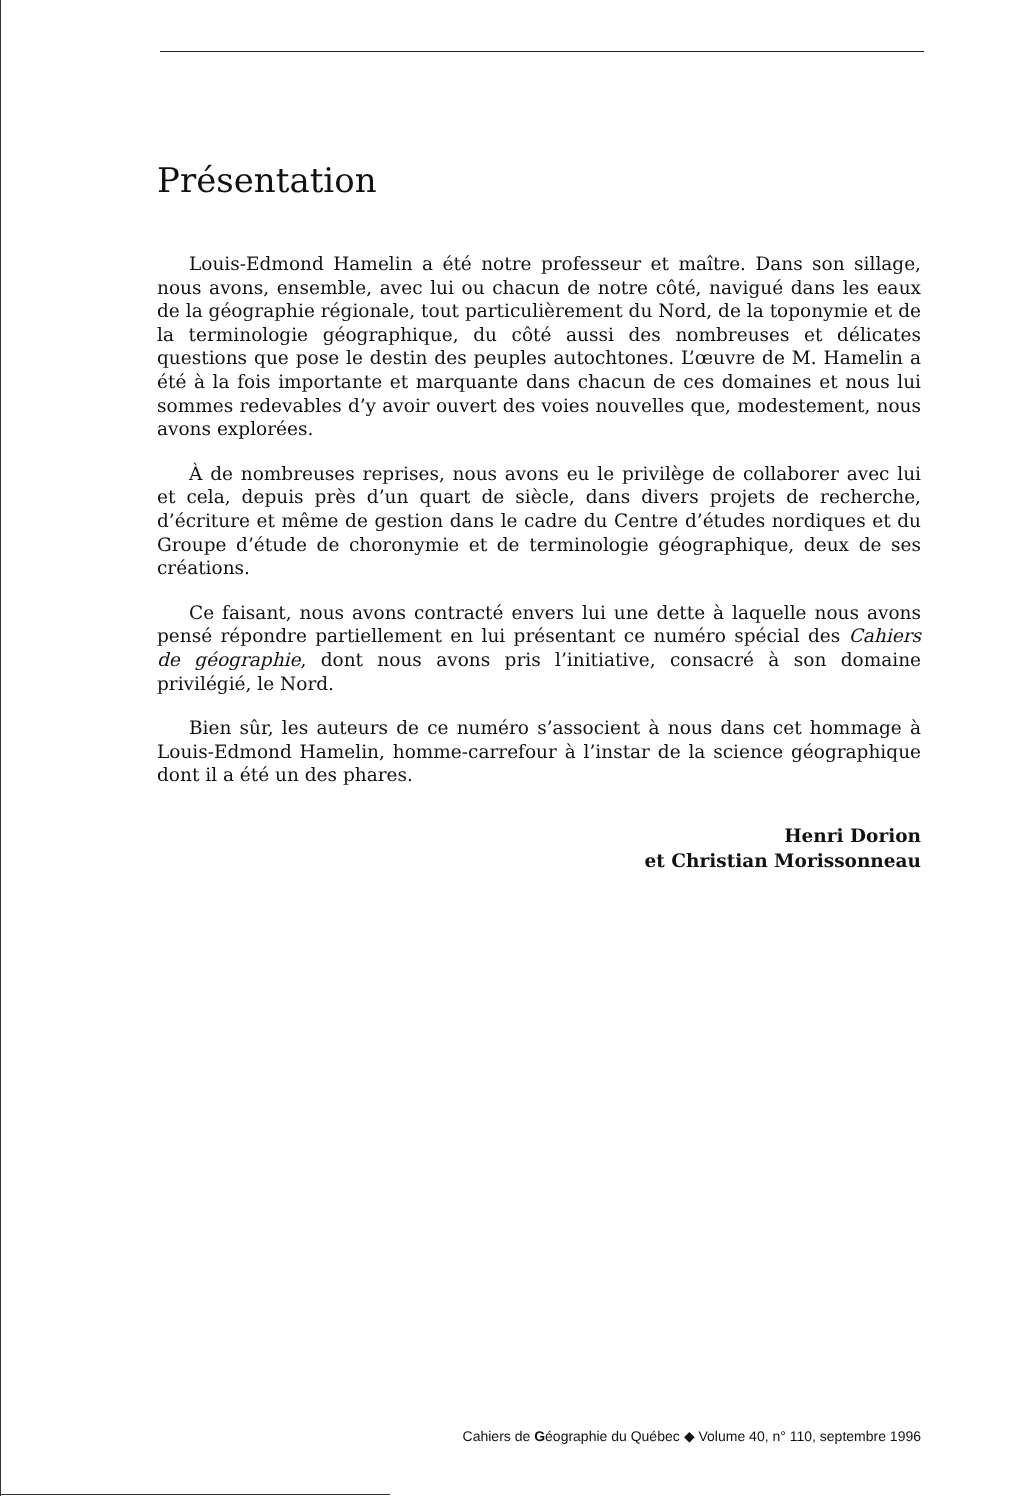Présentation
Louis-Edmond Hamelin a été notre professeur et maître. Dans son sillage, nous avons, ensemble, avec lui ou chacun de notre côté, navigué dans les eaux de la géographie régionale, tout particulièrement du Nord, de la toponymie et de la terminologie géographique, du côté aussi des nombreuses et délicates questions que pose le destin des peuples autochtones. L’œuvre de M. Hamelin a été à la fois importante et marquante dans chacun de ces domaines et nous lui sommes redevables d’y avoir ouvert des voies nouvelles que, modestement, nous avons explorées.
À de nombreuses reprises, nous avons eu le privilège de collaborer avec lui et cela, depuis près d’un quart de siècle, dans divers projets de recherche, d’écriture et même de gestion dans le cadre du Centre d’études nordiques et du Groupe d’étude de choronymie et de terminologie géographique, deux de ses créations.
Ce faisant, nous avons contracté envers lui une dette à laquelle nous avons pensé répondre partiellement en lui présentant ce numéro spécial des Cahiers de géographie, dont nous avons pris l’initiative, consacré à son domaine privilégié, le Nord.
Bien sûr, les auteurs de ce numéro s’associent à nous dans cet hommage à Louis-Edmond Hamelin, homme-carrefour à l’instar de la science géographique dont il a été un des phares.
Henri Dorion
et Christian Morissonneau
Cahiers de Géographie du Québec ◆ Volume 40, n° 110, septembre 1996